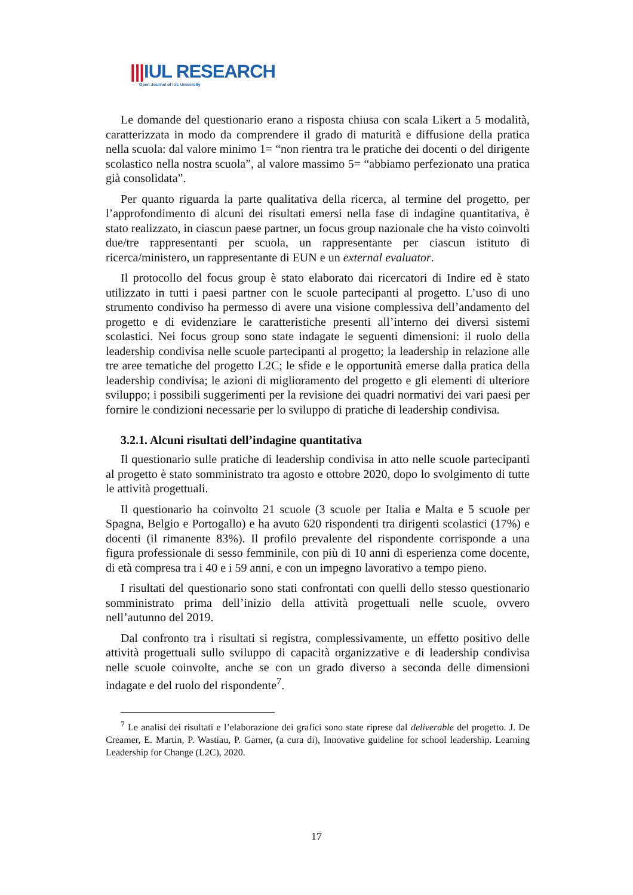|||IUL RESEARCH
Open Journal of IUL University
Le domande del questionario erano a risposta chiusa con scala Likert a 5 modalità, caratterizzata in modo da comprendere il grado di maturità e diffusione della pratica nella scuola: dal valore minimo 1= “non rientra tra le pratiche dei docenti o del dirigente scolastico nella nostra scuola”, al valore massimo 5= “abbiamo perfezionato una pratica già consolidata”.
Per quanto riguarda la parte qualitativa della ricerca, al termine del progetto, per l’approfondimento di alcuni dei risultati emersi nella fase di indagine quantitativa, è stato realizzato, in ciascun paese partner, un focus group nazionale che ha visto coinvolti due/tre rappresentanti per scuola, un rappresentante per ciascun istituto di ricerca/ministero, un rappresentante di EUN e un external evaluator.
Il protocollo del focus group è stato elaborato dai ricercatori di Indire ed è stato utilizzato in tutti i paesi partner con le scuole partecipanti al progetto. L’uso di uno strumento condiviso ha permesso di avere una visione complessiva dell’andamento del progetto e di evidenziare le caratteristiche presenti all’interno dei diversi sistemi scolastici. Nei focus group sono state indagate le seguenti dimensioni: il ruolo della leadership condivisa nelle scuole partecipanti al progetto; la leadership in relazione alle tre aree tematiche del progetto L2C; le sfide e le opportunità emerse dalla pratica della leadership condivisa; le azioni di miglioramento del progetto e gli elementi di ulteriore sviluppo; i possibili suggerimenti per la revisione dei quadri normativi dei vari paesi per fornire le condizioni necessarie per lo sviluppo di pratiche di leadership condivisa.
3.2.1. Alcuni risultati dell’indagine quantitativa
Il questionario sulle pratiche di leadership condivisa in atto nelle scuole partecipanti al progetto è stato somministrato tra agosto e ottobre 2020, dopo lo svolgimento di tutte le attività progettuali.
Il questionario ha coinvolto 21 scuole (3 scuole per Italia e Malta e 5 scuole per Spagna, Belgio e Portogallo) e ha avuto 620 rispondenti tra dirigenti scolastici (17%) e docenti (il rimanente 83%). Il profilo prevalente del rispondente corrisponde a una figura professionale di sesso femminile, con più di 10 anni di esperienza come docente, di età compresa tra i 40 e i 59 anni, e con un impegno lavorativo a tempo pieno.
I risultati del questionario sono stati confrontati con quelli dello stesso questionario somministrato prima dell’inizio della attività progettuali nelle scuole, ovvero nell’autunno del 2019.
Dal confronto tra i risultati si registra, complessivamente, un effetto positivo delle attività progettuali sullo sviluppo di capacità organizzative e di leadership condivisa nelle scuole coinvolte, anche se con un grado diverso a seconda delle dimensioni indagate e del ruolo del rispondente<sup>7</sup>.
<sup>7</sup> Le analisi dei risultati e l’elaborazione dei grafici sono state riprese dal deliverable del progetto. J. De Creamer, E. Martin, P. Wastiau, P. Garner, (a cura di), Innovative guideline for school leadership. Learning Leadership for Change (L2C), 2020.
17